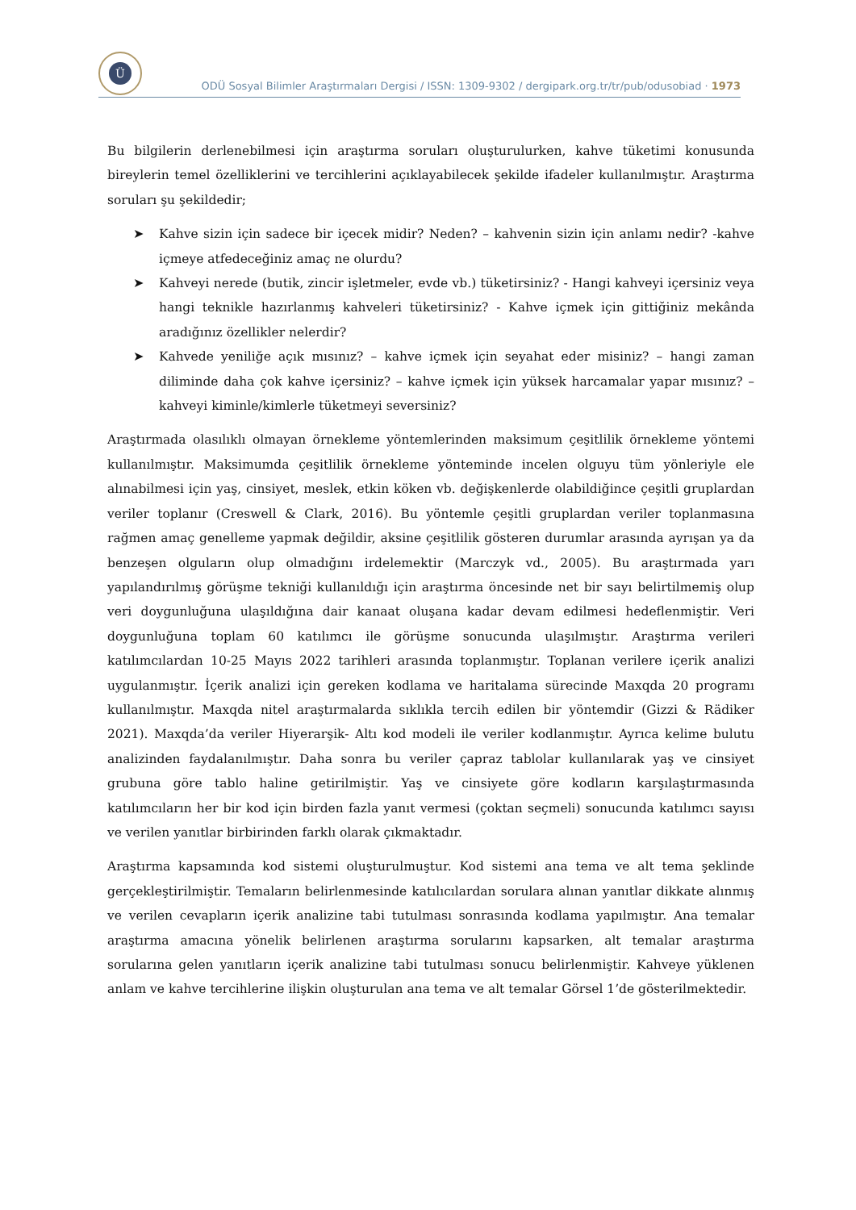Ü
ODÜ Sosyal Bilimler Araştırmaları Dergisi / ISSN: 1309-9302 / dergipark.org.tr/tr/pub/odusobiad · 1973
Bu bilgilerin derlenebilmesi için araştırma soruları oluşturulurken, kahve tüketimi konusunda bireylerin temel özelliklerini ve tercihlerini açıklayabilecek şekilde ifadeler kullanılmıştır. Araştırma soruları şu şekildedir;
➤ Kahve sizin için sadece bir içecek midir? Neden? – kahvenin sizin için anlamı nedir? -kahve içmeye atfedeceğiniz amaç ne olurdu?
➤ Kahveyi nerede (butik, zincir işletmeler, evde vb.) tüketirsiniz? - Hangi kahveyi içersiniz veya hangi teknikle hazırlanmış kahveleri tüketirsiniz? - Kahve içmek için gittiğiniz mekânda aradığınız özellikler nelerdir?
➤ Kahvede yeniliğe açık mısınız? – kahve içmek için seyahat eder misiniz? – hangi zaman diliminde daha çok kahve içersiniz? – kahve içmek için yüksek harcamalar yapar mısınız? – kahveyi kiminle/kimlerle tüketmeyi seversiniz?
Araştırmada olasılıklı olmayan örnekleme yöntemlerinden maksimum çeşitlilik örnekleme yöntemi kullanılmıştır. Maksimumda çeşitlilik örnekleme yönteminde incelen olguyu tüm yönleriyle ele alınabilmesi için yaş, cinsiyet, meslek, etkin köken vb. değişkenlerde olabildiğince çeşitli gruplardan veriler toplanır (Creswell & Clark, 2016). Bu yöntemle çeşitli gruplardan veriler toplanmasına rağmen amaç genelleme yapmak değildir, aksine çeşitlilik gösteren durumlar arasında ayrışan ya da benzeşen olguların olup olmadığını irdelemektir (Marczyk vd., 2005). Bu araştırmada yarı yapılandırılmış görüşme tekniği kullanıldığı için araştırma öncesinde net bir sayı belirtilmemiş olup veri doygunluğuna ulaşıldığına dair kanaat oluşana kadar devam edilmesi hedeflenmiştir. Veri doygunluğuna toplam 60 katılımcı ile görüşme sonucunda ulaşılmıştır. Araştırma verileri katılımcılardan 10-25 Mayıs 2022 tarihleri arasında toplanmıştır. Toplanan verilere içerik analizi uygulanmıştır. İçerik analizi için gereken kodlama ve haritalama sürecinde Maxqda 20 programı kullanılmıştır. Maxqda nitel araştırmalarda sıklıkla tercih edilen bir yöntemdir (Gizzi & Rädiker 2021). Maxqda’da veriler Hiyerarşik- Altı kod modeli ile veriler kodlanmıştır. Ayrıca kelime bulutu analizinden faydalanılmıştır. Daha sonra bu veriler çapraz tablolar kullanılarak yaş ve cinsiyet grubuna göre tablo haline getirilmiştir. Yaş ve cinsiyete göre kodların karşılaştırmasında katılımcıların her bir kod için birden fazla yanıt vermesi (çoktan seçmeli) sonucunda katılımcı sayısı ve verilen yanıtlar birbirinden farklı olarak çıkmaktadır.
Araştırma kapsamında kod sistemi oluşturulmuştur. Kod sistemi ana tema ve alt tema şeklinde gerçekleştirilmiştir. Temaların belirlenmesinde katılıcılardan sorulara alınan yanıtlar dikkate alınmış ve verilen cevapların içerik analizine tabi tutulması sonrasında kodlama yapılmıştır. Ana temalar araştırma amacına yönelik belirlenen araştırma sorularını kapsarken, alt temalar araştırma sorularına gelen yanıtların içerik analizine tabi tutulması sonucu belirlenmiştir. Kahveye yüklenen anlam ve kahve tercihlerine ilişkin oluşturulan ana tema ve alt temalar Görsel 1’de gösterilmektedir.